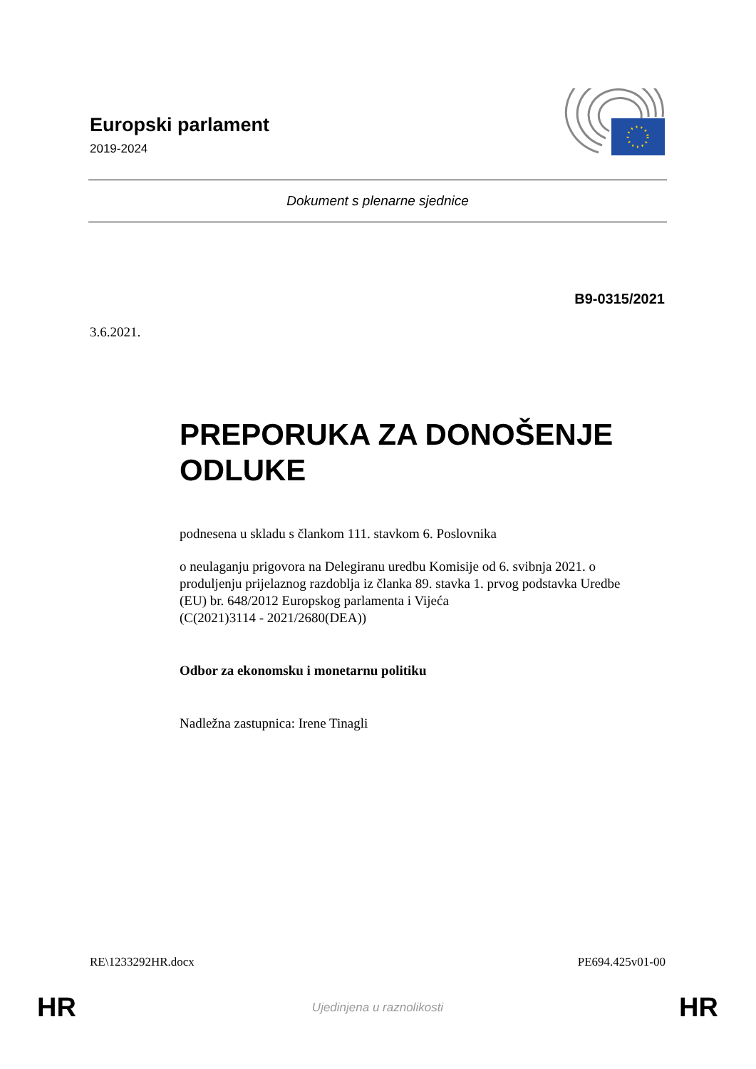Europski parlament
2019-2024
Dokument s plenarne sjednice
B9-0315/2021
3.6.2021.
PREPORUKA ZA DONOŠENJE ODLUKE
podnesena u skladu s člankom 111. stavkom 6. Poslovnika
o neulaganju prigovora na Delegiranu uredbu Komisije od 6. svibnja 2021. o produljenju prijelaznog razdoblja iz članka 89. stavka 1. prvog podstavka Uredbe (EU) br. 648/2012 Europskog parlamenta i Vijeća
(C(2021)3114 - 2021/2680(DEA))
Odbor za ekonomsku i monetarnu politiku
Nadležna zastupnica: Irene Tinagli
RE\1233292HR.docx PE694.425v01-00
HR Ujedinjena u raznolikosti HR